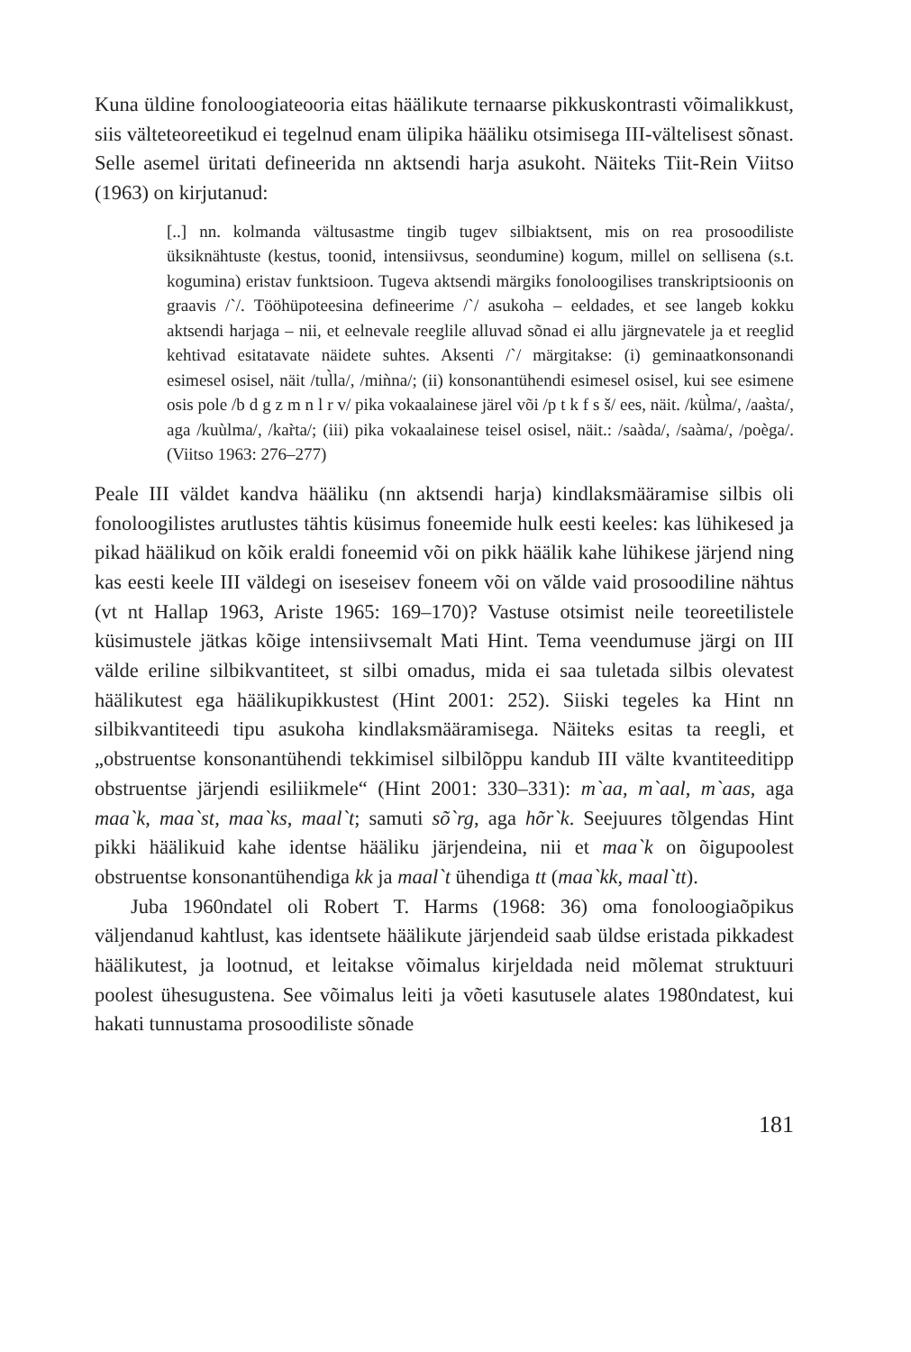Kuna üldine fonoloogiateooria eitas häälikute ternaarse pikkuskontrasti võimalikkust, siis välteteoreetikud ei tegelnud enam ülipika hääliku otsimisega III-vältelisest sõnast. Selle asemel üritati defineerida nn aktsendi harja asukoht. Näiteks Tiit-Rein Viitso (1963) on kirjutanud:
[..] nn. kolmanda vältusastme tingib tugev silbiaktsent, mis on rea prosoodiliste üksiknähtuste (kestus, toonid, intensiivsus, seondumine) kogum, millel on sellisena (s.t. kogumina) eristav funktsioon. Tugeva aktsendi märgiks fonoloogilises transkriptsioonis on graavis /`/. Tööhüpoteesina defineerime /`/ asukoha – eeldades, et see langeb kokku aktsendi harjaga – nii, et eelnevale reeglile alluvad sõnad ei allu järgnevatele ja et reeglid kehtivad esitatavate näidete suhtes. Aksenti /`/ märgitakse: (i) geminaatkonsonandi esimesel osisel, näit /tul̀la/, /miǹna/; (ii) konsonantühendi esimesel osisel, kui see esimene osis pole /b d g z m n l r v/ pika vokaalainese järel või /p t k f s š/ ees, näit. /kül̀ma/, /aas̀ta/, aga /kuùlma/, /kar̀ta/; (iii) pika vokaalainese teisel osisel, näit.: /saàda/, /saàma/, /poèga/. (Viitso 1963: 276–277)
Peale III väldet kandva hääliku (nn aktsendi harja) kindlaksmääramise silbis oli fonoloogilistes arutlustes tähtis küsimus foneemide hulk eesti keeles: kas lühikesed ja pikad häälikud on kõik eraldi foneemid või on pikk häälik kahe lühikese järjend ning kas eesti keele III väldegi on iseseisev foneem või on vălde vaid prosoodiline nähtus (vt nt Hallap 1963, Ariste 1965: 169–170)? Vastuse otsimist neile teoreetilistele küsimustele jätkas kõige intensiivsemalt Mati Hint. Tema veendumuse järgi on III välde eriline silbikvantiteet, st silbi omadus, mida ei saa tuletada silbis olevatest häälikutest ega häälikupikkustest (Hint 2001: 252). Siiski tegeles ka Hint nn silbikvantiteedi tipu asukoha kindlaksmääramisega. Näiteks esitas ta reegli, et „obstruentse konsonantühendi tekkimisel silbilõppu kandub III välte kvantiteeditipp obstruentse järjendi esiliikmele“ (Hint 2001: 330–331): m`aa, m`aal, m`aas, aga maa`k, maa`st, maa`ks, maal`t; samuti sõ`rg, aga hõr`k. Seejuures tõlgendas Hint pikki häälikuid kahe identse hääliku järjendeina, nii et maa`k on õigupoolest obstruentse konsonantühendiga kk ja maal`t ühendiga tt (maa`kk, maal`tt).
Juba 1960ndatel oli Robert T. Harms (1968: 36) oma fonoloogiaõpikus väljendanud kahtlust, kas identsete häälikute järjendeid saab üldse eristada pikkadest häälikutest, ja lootnud, et leitakse võimalus kirjeldada neid mõlemat struktuuri poolest ühesugustena. See võimalus leiti ja võeti kasutusele alates 1980ndatest, kui hakati tunnustama prosoodiliste sõnade
181